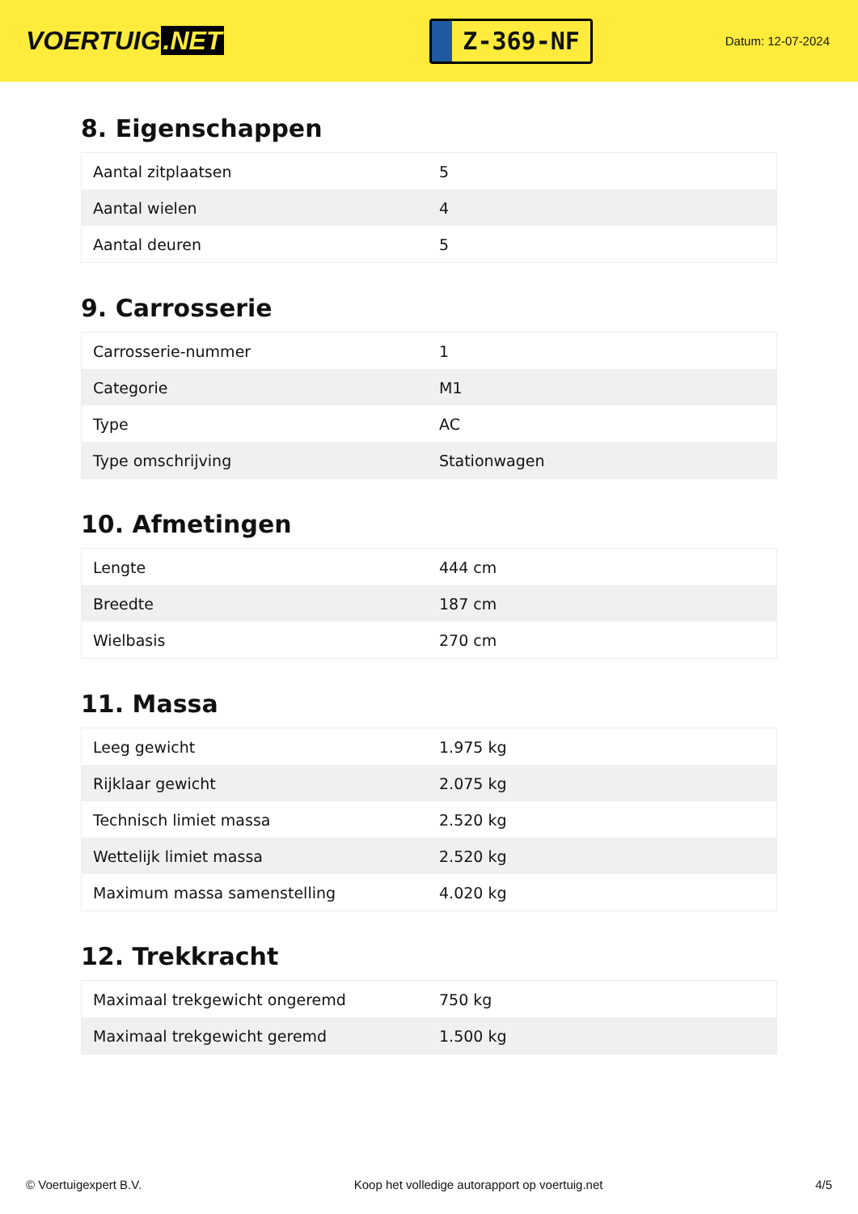VOERTUIG.NET
Z-369-NF
Datum: 12-07-2024
8. Eigenschappen
| Aantal zitplaatsen | 5 |
| Aantal wielen | 4 |
| Aantal deuren | 5 |
9. Carrosserie
| Carrosserie-nummer | 1 |
| Categorie | M1 |
| Type | AC |
| Type omschrijving | Stationwagen |
10. Afmetingen
| Lengte | 444 cm |
| Breedte | 187 cm |
| Wielbasis | 270 cm |
11. Massa
| Leeg gewicht | 1.975 kg |
| Rijklaar gewicht | 2.075 kg |
| Technisch limiet massa | 2.520 kg |
| Wettelijk limiet massa | 2.520 kg |
| Maximum massa samenstelling | 4.020 kg |
12. Trekkracht
| Maximaal trekgewicht ongeremd | 750 kg |
| Maximaal trekgewicht geremd | 1.500 kg |
© Voertuigexpert B.V. Koop het volledige autorapport op voertuig.net 4/5